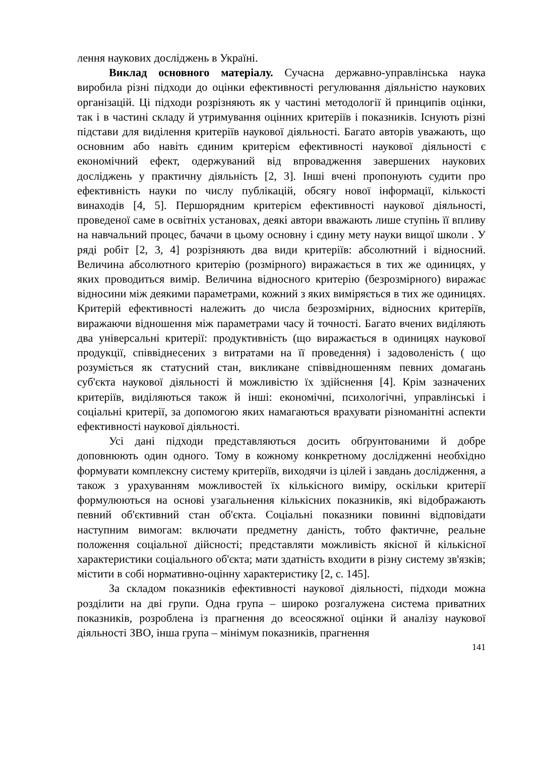лення наукових досліджень в Україні.
Виклад основного матеріалу. Сучасна державно-управлінська наука виробила різні підходи до оцінки ефективності регулювання діяльністю наукових організацій. Ці підходи розрізняють як у частині методології й принципів оцінки, так і в частині складу й утримування оцінних критеріїв і показників. Існують різні підстави для виділення критеріїв наукової діяльності. Багато авторів уважають, що основним або навіть єдиним критерієм ефективності наукової діяльності є економічний ефект, одержуваний від впровадження завершених наукових досліджень у практичну діяльність [2, 3]. Інші вчені пропонують судити про ефективність науки по числу публікацій, обсягу нової інформації, кількості винаходів [4, 5]. Першорядним критерієм ефективності наукової діяльності, проведеної саме в освітніх установах, деякі автори вважають лише ступінь її впливу на навчальний процес, бачачи в цьому основну і єдину мету науки вищої школи . У ряді робіт [2, 3, 4] розрізняють два види критеріїв: абсолютний і відносний. Величина абсолютного критерію (розмірного) виражається в тих же одиницях, у яких проводиться вимір. Величина відносного критерію (безрозмірного) виражає відносини між деякими параметрами, кожний з яких виміряється в тих же одиницях. Критерій ефективності належить до числа безрозмірних, відносних критеріїв, виражаючи відношення між параметрами часу й точності. Багато вчених виділяють два універсальні критерії: продуктивність (що виражається в одиницях наукової продукції, співвіднесених з витратами на її проведення) і задоволеність ( що розуміється як статусний стан, викликане співвідношенням певних домагань суб'єкта наукової діяльності й можливістю їх здійснення [4]. Крім зазначених критеріїв, виділяються також й інші: економічні, психологічні, управлінські і соціальні критерії, за допомогою яких намагаються врахувати різноманітні аспекти ефективності наукової діяльності.
Усі дані підходи представляються досить обґрунтованими й добре доповнюють один одного. Тому в кожному конкретному дослідженні необхідно формувати комплексну систему критеріїв, виходячи із цілей і завдань дослідження, а також з урахуванням можливостей їх кількісного виміру, оскільки критерії формулюються на основі узагальнення кількісних показників, які відображають певний об'єктивний стан об'єкта. Соціальні показники повинні відповідати наступним вимогам: включати предметну даність, тобто фактичне, реальне положення соціальної дійсності; представляти можливість якісної й кількісної характеристики соціального об'єкта; мати здатність входити в різну систему зв'язків; містити в собі нормативно-оцінну характеристику [2, с. 145].
За складом показників ефективності наукової діяльності, підходи можна розділити на дві групи. Одна група – широко розгалужена система приватних показників, розроблена із прагнення до всеосяжної оцінки й аналізу наукової діяльності ЗВО, інша група – мінімум показників, прагнення
141